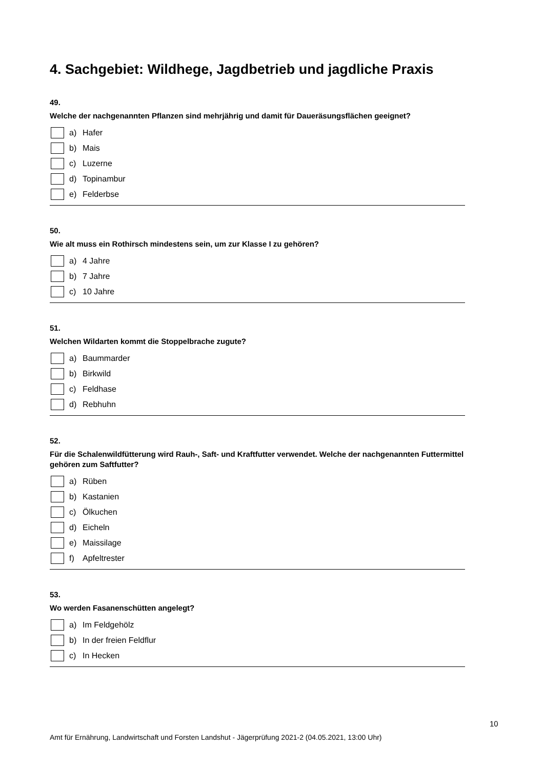4. Sachgebiet: Wildhege, Jagdbetrieb und jagdliche Praxis
49.
Welche der nachgenannten Pflanzen sind mehrjährig und damit für Daueräsungsflächen geeignet?
a) Hafer
b) Mais
c) Luzerne
d) Topinambur
e) Felderbse
50.
Wie alt muss ein Rothirsch mindestens sein, um zur Klasse I zu gehören?
a) 4 Jahre
b) 7 Jahre
c) 10 Jahre
51.
Welchen Wildarten kommt die Stoppelbrache zugute?
a) Baummarder
b) Birkwild
c) Feldhase
d) Rebhuhn
52.
Für die Schalenwildfütterung wird Rauh-, Saft- und Kraftfutter verwendet. Welche der nachgenannten Futtermittel gehören zum Saftfutter?
a) Rüben
b) Kastanien
c) Ölkuchen
d) Eicheln
e) Maissilage
f) Apfeltrester
53.
Wo werden Fasanenschütten angelegt?
a) Im Feldgehölz
b) In der freien Feldflur
c) In Hecken
10
Amt für Ernährung, Landwirtschaft und Forsten Landshut - Jägerprüfung 2021-2 (04.05.2021, 13:00 Uhr)